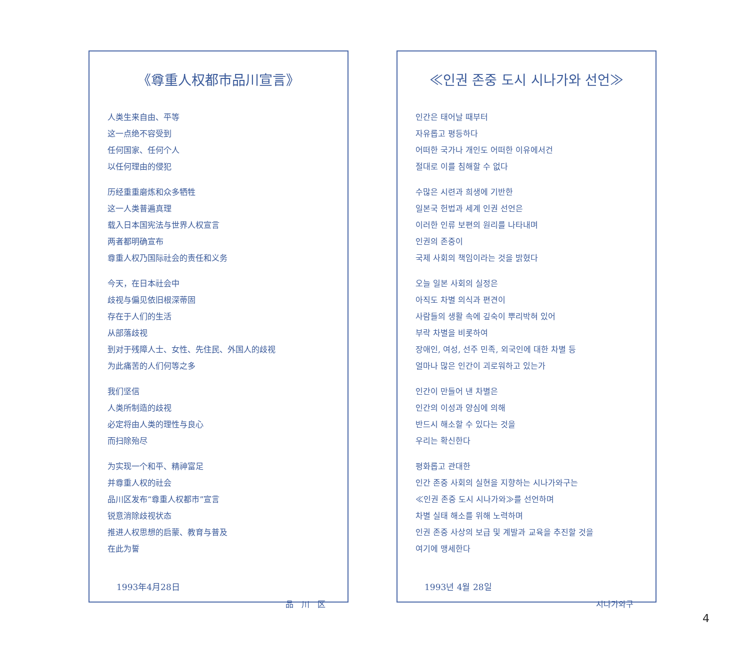《尊重人权都市品川宣言》
人类生来自由、平等
这一点绝不容受到
任何国家、任何个人
以任何理由的侵犯
历经重重磨炼和众多牺牲
这一人类普遍真理
载入日本国宪法与世界人权宣言
两者都明确宣布
尊重人权乃国际社会的责任和义务
今天，在日本社会中
歧视与偏见依旧根深蒂固
存在于人们的生活
从部落歧视
到对于残障人士、女性、先住民、外国人的歧视
为此痛苦的人们何等之多
我们坚信
人类所制造的歧视
必定将由人类的理性与良心
而扫除殆尽
为实现一个和平、精神富足
并尊重人权的社会
品川区发布“尊重人权都市”宣言
锐意消除歧视状态
推进人权思想的启蒙、教育与普及
在此为誓
1993年4月28日
品　川　区
≪인권 존중 도시 시나가와 선언≫
인간은 태어날 때부터
자유롭고 평등하다
어떠한 국가나 개인도 어떠한 이유에서건
절대로 이를 침해할 수 없다
수많은 시련과 희생에 기반한
일본국 헌법과 세계 인권 선언은
이러한 인류 보편의 원리를 나타내며
인권의 존중이
국제 사회의 책임이라는 것을 밝혔다
오늘 일본 사회의 실정은
아직도 차별 의식과 편견이
사람들의 생활 속에 깊숙이 뿌리박혀 있어
부락 차별을 비롯하여
장애인, 여성, 선주 민족, 외국인에 대한 차별 등
얼마나 많은 인간이 괴로워하고 있는가
인간이 만들어 낸 차별은
인간의 이성과 양심에 의해
반드시 해소할 수 있다는 것을
우리는 확신한다
평화롭고 관대한
인간 존중 사회의 실현을 지향하는 시나가와구는
≪인권 존중 도시 시나가와≫를 선언하며
차별 실태 해소를 위해 노력하며
인권 존중 사상의 보급 및 계발과 교육을 추진할 것을
여기에 맹세한다
1993년 4월 28일
시나가와구
4